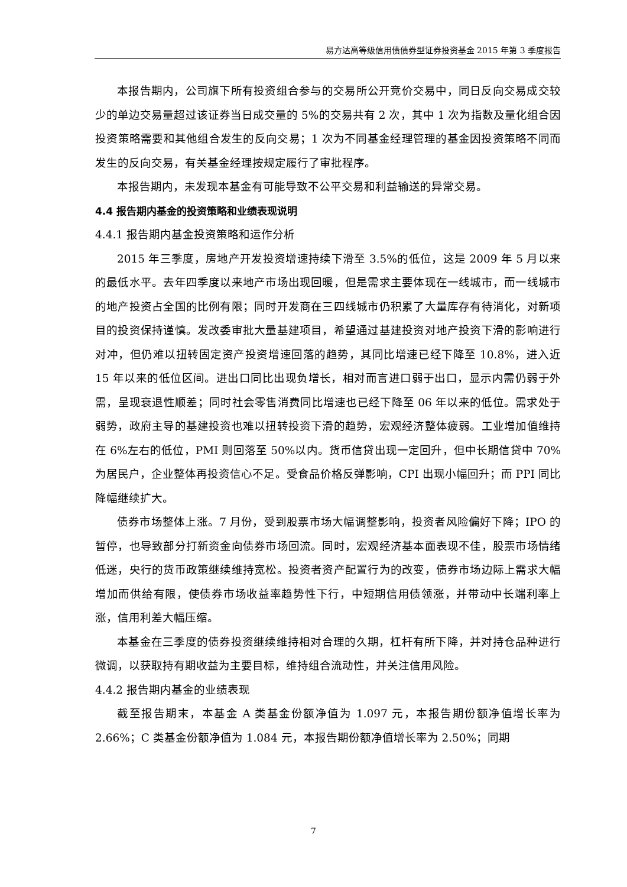易方达高等级信用债债券型证券投资基金 2015 年第 3 季度报告
本报告期内，公司旗下所有投资组合参与的交易所公开竞价交易中，同日反向交易成交较少的单边交易量超过该证券当日成交量的 5%的交易共有 2 次，其中 1 次为指数及量化组合因投资策略需要和其他组合发生的反向交易；1 次为不同基金经理管理的基金因投资策略不同而发生的反向交易，有关基金经理按规定履行了审批程序。
本报告期内，未发现本基金有可能导致不公平交易和利益输送的异常交易。
4.4 报告期内基金的投资策略和业绩表现说明
4.4.1 报告期内基金投资策略和运作分析
2015 年三季度，房地产开发投资增速持续下滑至 3.5%的低位，这是 2009 年 5 月以来的最低水平。去年四季度以来地产市场出现回暖，但是需求主要体现在一线城市，而一线城市的地产投资占全国的比例有限；同时开发商在三四线城市仍积累了大量库存有待消化，对新项目的投资保持谨慎。发改委审批大量基建项目，希望通过基建投资对地产投资下滑的影响进行对冲，但仍难以扭转固定资产投资增速回落的趋势，其同比增速已经下降至 10.8%，进入近 15 年以来的低位区间。进出口同比出现负增长，相对而言进口弱于出口，显示内需仍弱于外需，呈现衰退性顺差；同时社会零售消费同比增速也已经下降至 06 年以来的低位。需求处于弱势，政府主导的基建投资也难以扭转投资下滑的趋势，宏观经济整体疲弱。工业增加值维持在 6%左右的低位，PMI 则回落至 50%以内。货币信贷出现一定回升，但中长期信贷中 70%为居民户，企业整体再投资信心不足。受食品价格反弹影响，CPI 出现小幅回升；而 PPI 同比降幅继续扩大。
债券市场整体上涨。7 月份，受到股票市场大幅调整影响，投资者风险偏好下降；IPO 的暂停，也导致部分打新资金向债券市场回流。同时，宏观经济基本面表现不佳，股票市场情绪低迷，央行的货币政策继续维持宽松。投资者资产配置行为的改变，债券市场边际上需求大幅增加而供给有限，使债券市场收益率趋势性下行，中短期信用债领涨，并带动中长端利率上涨，信用利差大幅压缩。
本基金在三季度的债券投资继续维持相对合理的久期，杠杆有所下降，并对持仓品种进行微调，以获取持有期收益为主要目标，维持组合流动性，并关注信用风险。
4.4.2 报告期内基金的业绩表现
截至报告期末，本基金 A 类基金份额净值为 1.097 元，本报告期份额净值增长率为 2.66%；C 类基金份额净值为 1.084 元，本报告期份额净值增长率为 2.50%；同期
7